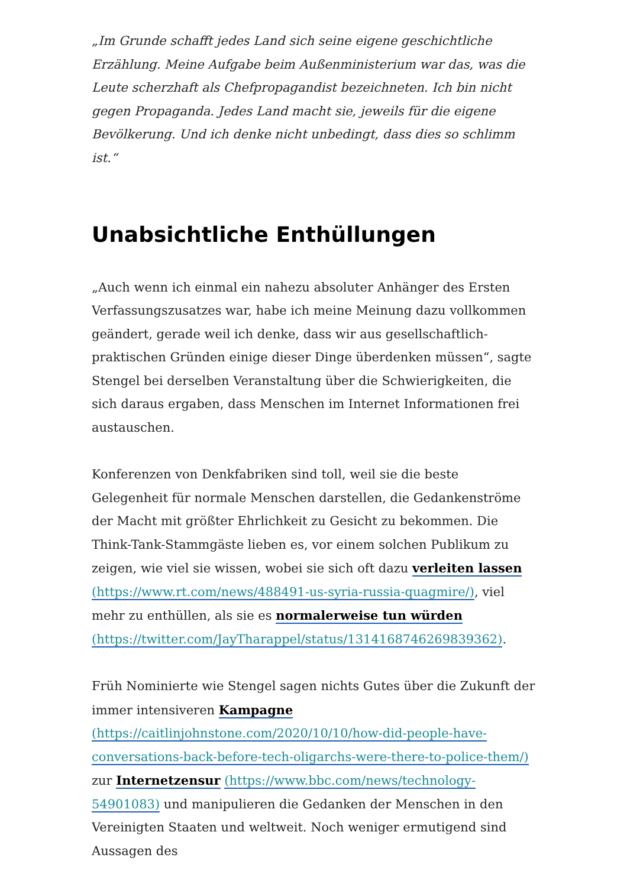„Im Grunde schafft jedes Land sich seine eigene geschichtliche Erzählung. Meine Aufgabe beim Außenministerium war das, was die Leute scherzhaft als Chefpropagandist bezeichneten. Ich bin nicht gegen Propaganda. Jedes Land macht sie, jeweils für die eigene Bevölkerung. Und ich denke nicht unbedingt, dass dies so schlimm ist.“
Unabsichtliche Enthüllungen
„Auch wenn ich einmal ein nahezu absoluter Anhänger des Ersten Verfassungszusatzes war, habe ich meine Meinung dazu vollkommen geändert, gerade weil ich denke, dass wir aus gesellschaftlich-praktischen Gründen einige dieser Dinge überdenken müssen“, sagte Stengel bei derselben Veranstaltung über die Schwierigkeiten, die sich daraus ergaben, dass Menschen im Internet Informationen frei austauschen.
Konferenzen von Denkfabriken sind toll, weil sie die beste Gelegenheit für normale Menschen darstellen, die Gedankenströme der Macht mit größter Ehrlichkeit zu Gesicht zu bekommen. Die Think-Tank-Stammgäste lieben es, vor einem solchen Publikum zu zeigen, wie viel sie wissen, wobei sie sich oft dazu verleiten lassen (https://www.rt.com/news/488491-us-syria-russia-quagmire/), viel mehr zu enthüllen, als sie es normalerweise tun würden (https://twitter.com/JayTharappel/status/1314168746269839362).
Früh Nominierte wie Stengel sagen nichts Gutes über die Zukunft der immer intensiveren Kampagne (https://caitlinjohnstone.com/2020/10/10/how-did-people-have-conversations-back-before-tech-oligarchs-were-there-to-police-them/) zur Internetzensur (https://www.bbc.com/news/technology-54901083) und manipulieren die Gedanken der Menschen in den Vereinigten Staaten und weltweit. Noch weniger ermutigend sind Aussagen des